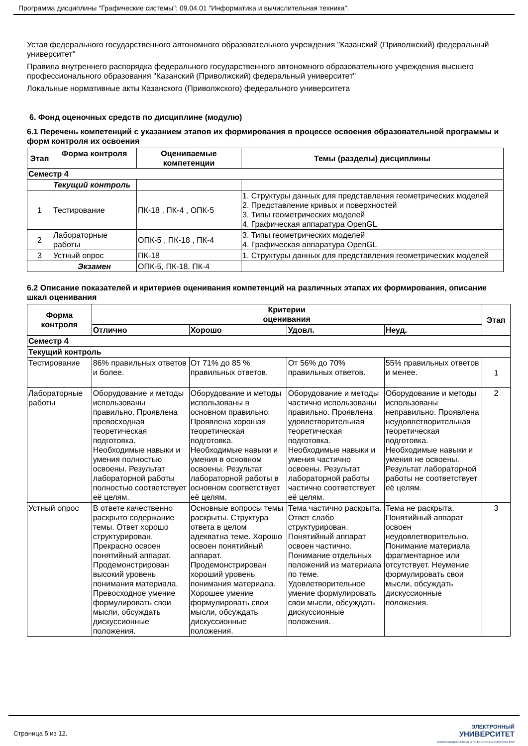Программа дисциплины "Графические системы"; 09.04.01 "Информатика и вычислительная техника".
Устав федерального государственного автономного образовательного учреждения "Казанский (Приволжский) федеральный университет"
Правила внутреннего распорядка федерального государственного автономного образовательного учреждения высшего профессионального образования "Казанский (Приволжский) федеральный университет"
Локальные нормативные акты Казанского (Приволжского) федерального университета
6. Фонд оценочных средств по дисциплине (модулю)
6.1 Перечень компетенций с указанием этапов их формирования в процессе освоения образовательной программы и форм контроля их освоения
| Этап | Форма контроля | Оцениваемые компетенции | Темы (разделы) дисциплины |
| --- | --- | --- | --- |
| Семестр 4 | | | |
| | Текущий контроль | | |
| 1 | Тестирование | ПК-18 , ПК-4 , ОПК-5 | 1. Структуры данных для представления геометрических моделей 2. Представление кривых и поверхностей 3. Типы геометрических моделей 4. Графическая аппаратура OpenGL |
| 2 | Лабораторные работы | ОПК-5 , ПК-18 , ПК-4 | 3. Типы геометрических моделей 4. Графическая аппаратура OpenGL |
| 3 | Устный опрос | ПК-18 | 1. Структуры данных для представления геометрических моделей |
| | Экзамен | ОПК-5, ПК-18, ПК-4 | |
6.2 Описание показателей и критериев оценивания компетенций на различных этапах их формирования, описание шкал оценивания
| Форма контроля | Критерии оценивания | | | | Этап |
| --- | --- | --- | --- | --- | --- |
| | Отлично | Хорошо | Удовл. | Неуд. | |
| Семестр 4 | | | | | |
| Текущий контроль | | | | | |
| Тестирование | 86% правильных ответов и более. | От 71% до 85 % правильных ответов. | От 56% до 70% правильных ответов. | 55% правильных ответов и менее. | 1 |
| Лабораторные работы | Оборудование и методы использованы правильно. Проявлена превосходная теоретическая подготовка. Необходимые навыки и умения полностью освоены. Результат лабораторной работы полностью соответствует её целям. | Оборудование и методы использованы в основном правильно. Проявлена хорошая теоретическая подготовка. Необходимые навыки и умения в основном освоены. Результат лабораторной работы в основном соответствует её целям. | Оборудование и методы частично использованы правильно. Проявлена удовлетворительная теоретическая подготовка. Необходимые навыки и умения частично освоены. Результат лабораторной работы частично соответствует её целям. | Оборудование и методы использованы неправильно. Проявлена неудовлетворительная теоретическая подготовка. Необходимые навыки и умения не освоены. Результат лабораторной работы не соответствует её целям. | 2 |
| Устный опрос | В ответе качественно раскрыто содержание темы. Ответ хорошо структурирован. Прекрасно освоен понятийный аппарат. Продемонстрирован высокий уровень понимания материала. Превосходное умение формулировать свои мысли, обсуждать дискуссионные положения. | Основные вопросы темы раскрыты. Структура ответа в целом адекватна теме. Хорошо освоен понятийный аппарат. Продемонстрирован хороший уровень понимания материала. Хорошее умение формулировать свои мысли, обсуждать дискуссионные положения. | Тема частично раскрыта. Ответ слабо структурирован. Понятийный аппарат освоен частично. Понимание отдельных положений из материала по теме. Удовлетворительное умение формулировать свои мысли, обсуждать дискуссионные положения. | Тема не раскрыта. Понятийный аппарат освоен неудовлетворительно. Понимание материала фрагментарное или отсутствует. Неумение формулировать свои мысли, обсуждать дискуссионные положения. | 3 |
Страница 5 из 12.
ЭЛЕКТРОННЫЙ
УНИВЕРСИТЕТ
ИНФОРМАЦИОННО-АНАЛИТИЧЕСКАЯ СИСТЕМА КФУ